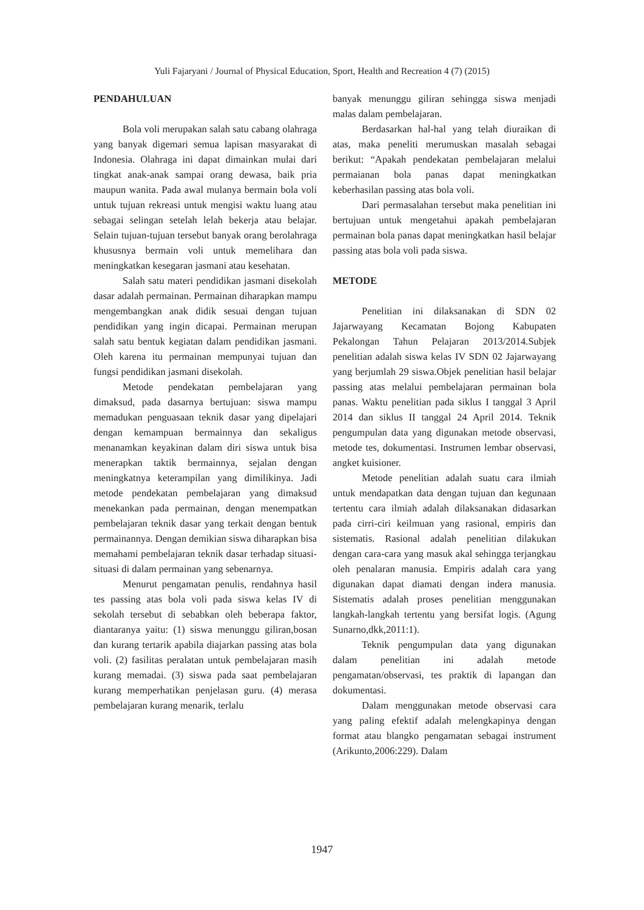Yuli Fajaryani / Journal of Physical Education, Sport, Health and Recreation 4 (7) (2015)
PENDAHULUAN
Bola voli merupakan salah satu cabang olahraga yang banyak digemari semua lapisan masyarakat di Indonesia. Olahraga ini dapat dimainkan mulai dari tingkat anak-anak sampai orang dewasa, baik pria maupun wanita. Pada awal mulanya bermain bola voli untuk tujuan rekreasi untuk mengisi waktu luang atau sebagai selingan setelah lelah bekerja atau belajar. Selain tujuan-tujuan tersebut banyak orang berolahraga khususnya bermain voli untuk memelihara dan meningkatkan kesegaran jasmani atau kesehatan.
Salah satu materi pendidikan jasmani disekolah dasar adalah permainan. Permainan diharapkan mampu mengembangkan anak didik sesuai dengan tujuan pendidikan yang ingin dicapai. Permainan merupan salah satu bentuk kegiatan dalam pendidikan jasmani. Oleh karena itu permainan mempunyai tujuan dan fungsi pendidikan jasmani disekolah.
Metode pendekatan pembelajaran yang dimaksud, pada dasarnya bertujuan: siswa mampu memadukan penguasaan teknik dasar yang dipelajari dengan kemampuan bermainnya dan sekaligus menanamkan keyakinan dalam diri siswa untuk bisa menerapkan taktik bermainnya, sejalan dengan meningkatnya keterampilan yang dimilikinya. Jadi metode pendekatan pembelajaran yang dimaksud menekankan pada permainan, dengan menempatkan pembelajaran teknik dasar yang terkait dengan bentuk permainannya. Dengan demikian siswa diharapkan bisa memahami pembelajaran teknik dasar terhadap situasi-situasi di dalam permainan yang sebenarnya.
Menurut pengamatan penulis, rendahnya hasil tes passing atas bola voli pada siswa kelas IV di sekolah tersebut di sebabkan oleh beberapa faktor, diantaranya yaitu: (1) siswa menunggu giliran,bosan dan kurang tertarik apabila diajarkan passing atas bola voli. (2) fasilitas peralatan untuk pembelajaran masih kurang memadai. (3) siswa pada saat pembelajaran kurang memperhatikan penjelasan guru. (4) merasa pembelajaran kurang menarik, terlalu
banyak menunggu giliran sehingga siswa menjadi malas dalam pembelajaran.
Berdasarkan hal-hal yang telah diuraikan di atas, maka peneliti merumuskan masalah sebagai berikut: “Apakah pendekatan pembelajaran melalui permaianan bola panas dapat meningkatkan keberhasilan passing atas bola voli.
Dari permasalahan tersebut maka penelitian ini bertujuan untuk mengetahui apakah pembelajaran permainan bola panas dapat meningkatkan hasil belajar passing atas bola voli pada siswa.
METODE
Penelitian ini dilaksanakan di SDN 02 Jajarwayang Kecamatan Bojong Kabupaten Pekalongan Tahun Pelajaran 2013/2014.Subjek penelitian adalah siswa kelas IV SDN 02 Jajarwayang yang berjumlah 29 siswa.Objek penelitian hasil belajar passing atas melalui pembelajaran permainan bola panas. Waktu penelitian pada siklus I tanggal 3 April 2014 dan siklus II tanggal 24 April 2014. Teknik pengumpulan data yang digunakan metode observasi, metode tes, dokumentasi. Instrumen lembar observasi, angket kuisioner.
Metode penelitian adalah suatu cara ilmiah untuk mendapatkan data dengan tujuan dan kegunaan tertentu cara ilmiah adalah dilaksanakan didasarkan pada cirri-ciri keilmuan yang rasional, empiris dan sistematis. Rasional adalah penelitian dilakukan dengan cara-cara yang masuk akal sehingga terjangkau oleh penalaran manusia. Empiris adalah cara yang digunakan dapat diamati dengan indera manusia. Sistematis adalah proses penelitian menggunakan langkah-langkah tertentu yang bersifat logis. (Agung Sunarno,dkk,2011:1).
Teknik pengumpulan data yang digunakan dalam penelitian ini adalah metode pengamatan/observasi, tes praktik di lapangan dan dokumentasi.
Dalam menggunakan metode observasi cara yang paling efektif adalah melengkapinya dengan format atau blangko pengamatan sebagai instrument (Arikunto,2006:229). Dalam
1947